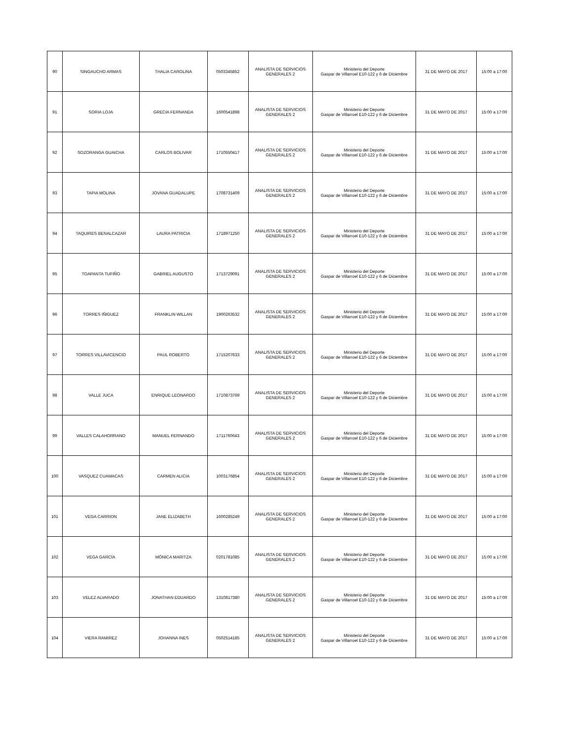| 90 | SINGAUCHO ARMAS | THALIA CAROLINA | 0503345852 | ANALISTA DE SERVICIOS GENERALES 2 | Ministerio del Deporte Gaspar de Villarroel E10-122 y 6 de Diciembre | 31 DE MAYO DE 2017 | 15:00 a 17:00 |
| 91 | SORIA LOJA | GRECIA FERNANDA | 1600541898 | ANALISTA DE SERVICIOS GENERALES 2 | Ministerio del Deporte Gaspar de Villarroel E10-122 y 6 de Diciembre | 31 DE MAYO DE 2017 | 15:00 a 17:00 |
| 92 | SOZORANGA GUAICHA | CARLOS BOLIVAR | 1710550417 | ANALISTA DE SERVICIOS GENERALES 2 | Ministerio del Deporte Gaspar de Villarroel E10-122 y 6 de Diciembre | 31 DE MAYO DE 2017 | 15:00 a 17:00 |
| 93 | TAPIA MOLINA | JOVANA GUADALUPE | 1708731409 | ANALISTA DE SERVICIOS GENERALES 2 | Ministerio del Deporte Gaspar de Villarroel E10-122 y 6 de Diciembre | 31 DE MAYO DE 2017 | 15:00 a 17:00 |
| 94 | TAQUIRES BENALCAZAR | LAURA PATRICIA | 1718971250 | ANALISTA DE SERVICIOS GENERALES 2 | Ministerio del Deporte Gaspar de Villarroel E10-122 y 6 de Diciembre | 31 DE MAYO DE 2017 | 15:00 a 17:00 |
| 95 | TOAPANTA TUFIÑO | GABRIEL AUGUSTO | 1713729091 | ANALISTA DE SERVICIOS GENERALES 2 | Ministerio del Deporte Gaspar de Villarroel E10-122 y 6 de Diciembre | 31 DE MAYO DE 2017 | 15:00 a 17:00 |
| 96 | TORRES IÑIGUEZ | FRANKLIN WILLAN | 1900263532 | ANALISTA DE SERVICIOS GENERALES 2 | Ministerio del Deporte Gaspar de Villarroel E10-122 y 6 de Diciembre | 31 DE MAYO DE 2017 | 15:00 a 17:00 |
| 97 | TORRES VILLAVICENCIO | PAUL ROBERTO | 1715207633 | ANALISTA DE SERVICIOS GENERALES 2 | Ministerio del Deporte Gaspar de Villarroel E10-122 y 6 de Diciembre | 31 DE MAYO DE 2017 | 15:00 a 17:00 |
| 98 | VALLE JUCA | ENRIQUE LEONARDO | 1710873769 | ANALISTA DE SERVICIOS GENERALES 2 | Ministerio del Deporte Gaspar de Villarroel E10-122 y 6 de Diciembre | 31 DE MAYO DE 2017 | 15:00 a 17:00 |
| 99 | VALLES CALAHORRANO | MANUEL FERNANDO | 1711760643 | ANALISTA DE SERVICIOS GENERALES 2 | Ministerio del Deporte Gaspar de Villarroel E10-122 y 6 de Diciembre | 31 DE MAYO DE 2017 | 15:00 a 17:00 |
| 100 | VASQUEZ CUAMACAS | CARMEN ALICIA | 1003176854 | ANALISTA DE SERVICIOS GENERALES 2 | Ministerio del Deporte Gaspar de Villarroel E10-122 y 6 de Diciembre | 31 DE MAYO DE 2017 | 15:00 a 17:00 |
| 101 | VEGA CARRION | JANE ELIZABETH | 1600285249 | ANALISTA DE SERVICIOS GENERALES 2 | Ministerio del Deporte Gaspar de Villarroel E10-122 y 6 de Diciembre | 31 DE MAYO DE 2017 | 15:00 a 17:00 |
| 102 | VEGA GARCÍA | MÓNICA MARITZA | 0201781085 | ANALISTA DE SERVICIOS GENERALES 2 | Ministerio del Deporte Gaspar de Villarroel E10-122 y 6 de Diciembre | 31 DE MAYO DE 2017 | 15:00 a 17:00 |
| 103 | VELEZ ALVARADO | JONATHAN EDUARDO | 1310817380 | ANALISTA DE SERVICIOS GENERALES 2 | Ministerio del Deporte Gaspar de Villarroel E10-122 y 6 de Diciembre | 31 DE MAYO DE 2017 | 15:00 a 17:00 |
| 104 | VIERA RAMIREZ | JOHANNA INES | 0502514185 | ANALISTA DE SERVICIOS GENERALES 2 | Ministerio del Deporte Gaspar de Villarroel E10-122 y 6 de Diciembre | 31 DE MAYO DE 2017 | 15:00 a 17:00 |